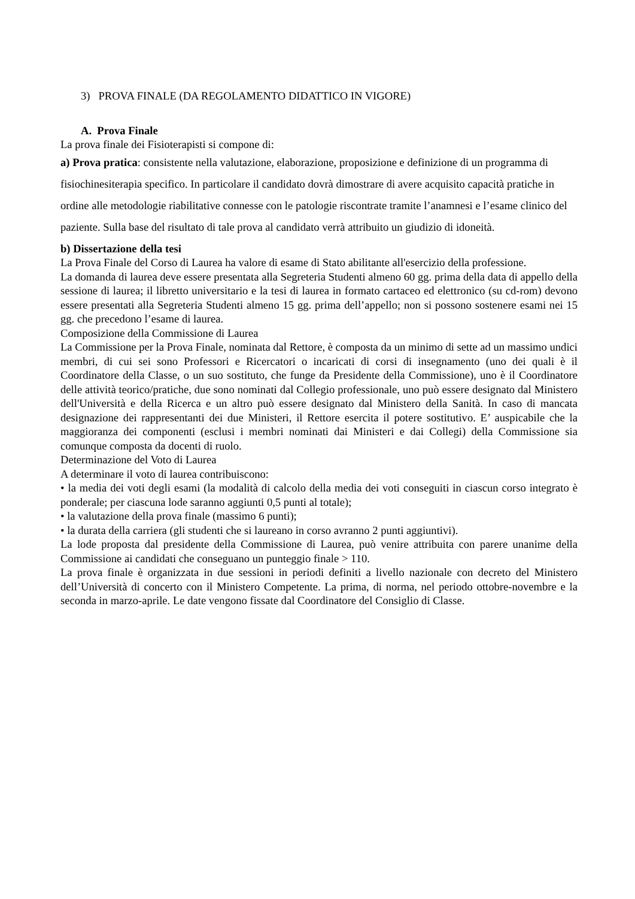3) PROVA FINALE (DA REGOLAMENTO DIDATTICO IN VIGORE)
A. Prova Finale
La prova finale dei Fisioterapisti si compone di:
a) Prova pratica: consistente nella valutazione, elaborazione, proposizione e definizione di un programma di fisiochinesiterapia specifico. In particolare il candidato dovrà dimostrare di avere acquisito capacità pratiche in ordine alle metodologie riabilitative connesse con le patologie riscontrate tramite l’anamnesi e l’esame clinico del paziente. Sulla base del risultato di tale prova al candidato verrà attribuito un giudizio di idoneità.
b) Dissertazione della tesi
La Prova Finale del Corso di Laurea ha valore di esame di Stato abilitante all'esercizio della professione.
La domanda di laurea deve essere presentata alla Segreteria Studenti almeno 60 gg. prima della data di appello della sessione di laurea; il libretto universitario e la tesi di laurea in formato cartaceo ed elettronico (su cd-rom) devono essere presentati alla Segreteria Studenti almeno 15 gg. prima dell’appello; non si possono sostenere esami nei 15 gg. che precedono l’esame di laurea.
Composizione della Commissione di Laurea
La Commissione per la Prova Finale, nominata dal Rettore, è composta da un minimo di sette ad un massimo undici membri, di cui sei sono Professori e Ricercatori o incaricati di corsi di insegnamento (uno dei quali è il Coordinatore della Classe, o un suo sostituto, che funge da Presidente della Commissione), uno è il Coordinatore delle attività teorico/pratiche, due sono nominati dal Collegio professionale, uno può essere designato dal Ministero dell'Università e della Ricerca e un altro può essere designato dal Ministero della Sanità. In caso di mancata designazione dei rappresentanti dei due Ministeri, il Rettore esercita il potere sostitutivo. E’ auspicabile che la maggioranza dei componenti (esclusi i membri nominati dai Ministeri e dai Collegi) della Commissione sia comunque composta da docenti di ruolo.
Determinazione del Voto di Laurea
A determinare il voto di laurea contribuiscono:
• la media dei voti degli esami (la modalità di calcolo della media dei voti conseguiti in ciascun corso integrato è ponderale; per ciascuna lode saranno aggiunti 0,5 punti al totale);
• la valutazione della prova finale (massimo 6 punti);
• la durata della carriera (gli studenti che si laureano in corso avranno 2 punti aggiuntivi).
La lode proposta dal presidente della Commissione di Laurea, può venire attribuita con parere unanime della Commissione ai candidati che conseguano un punteggio finale > 110.
La prova finale è organizzata in due sessioni in periodi definiti a livello nazionale con decreto del Ministero dell’Università di concerto con il Ministero Competente. La prima, di norma, nel periodo ottobre-novembre e la seconda in marzo-aprile. Le date vengono fissate dal Coordinatore del Consiglio di Classe.